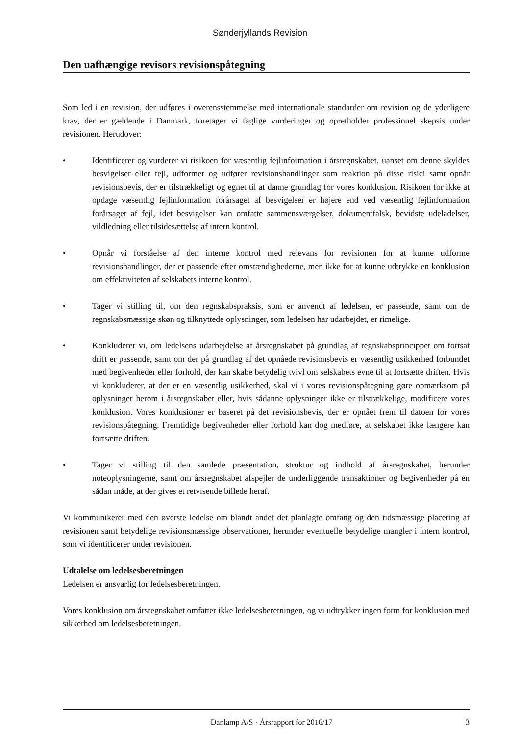Sønderjyllands Revision
Den uafhængige revisors revisionspåtegning
Som led i en revision, der udføres i overensstemmelse med internationale standarder om revision og de yderligere krav, der er gældende i Danmark, foretager vi faglige vurderinger og opretholder professionel skepsis under revisionen. Herudover:
• Identificerer og vurderer vi risikoen for væsentlig fejlinformation i årsregnskabet, uanset om denne skyldes besvigelser eller fejl, udformer og udfører revisionshandlinger som reaktion på disse risici samt opnår revisionsbevis, der er tilstrækkeligt og egnet til at danne grundlag for vores konklusion. Risikoen for ikke at opdage væsentlig fejlinformation forårsaget af besvigelser er højere end ved væsentlig fejlinformation forårsaget af fejl, idet besvigelser kan omfatte sammensværgelser, dokumentfalsk, bevidste udeladelser, vildledning eller tilsidesættelse af intern kontrol.
• Opnår vi forståelse af den interne kontrol med relevans for revisionen for at kunne udforme revisionshandlinger, der er passende efter omstændighederne, men ikke for at kunne udtrykke en konklusion om effektiviteten af selskabets interne kontrol.
• Tager vi stilling til, om den regnskabspraksis, som er anvendt af ledelsen, er passende, samt om de regnskabsmæssige skøn og tilknyttede oplysninger, som ledelsen har udarbejdet, er rimelige.
• Konkluderer vi, om ledelsens udarbejdelse af årsregnskabet på grundlag af regnskabsprincippet om fortsat drift er passende, samt om der på grundlag af det opnåede revisionsbevis er væsentlig usikkerhed forbundet med begivenheder eller forhold, der kan skabe betydelig tvivl om selskabets evne til at fortsætte driften. Hvis vi konkluderer, at der er en væsentlig usikkerhed, skal vi i vores revisionspåtegning gøre opmærksom på oplysninger herom i årsregnskabet eller, hvis sådanne oplysninger ikke er tilstrækkelige, modificere vores konklusion. Vores konklusioner er baseret på det revisionsbevis, der er opnået frem til datoen for vores revisionspåtegning. Fremtidige begivenheder eller forhold kan dog medføre, at selskabet ikke længere kan fortsætte driften.
• Tager vi stilling til den samlede præsentation, struktur og indhold af årsregnskabet, herunder noteoplysningerne, samt om årsregnskabet afspejler de underliggende transaktioner og begivenheder på en sådan måde, at der gives et retvisende billede heraf.
Vi kommunikerer med den øverste ledelse om blandt andet det planlagte omfang og den tidsmæssige placering af revisionen samt betydelige revisionsmæssige observationer, herunder eventuelle betydelige mangler i intern kontrol, som vi identificerer under revisionen.
Udtalelse om ledelsesberetningen
Ledelsen er ansvarlig for ledelsesberetningen.
Vores konklusion om årsregnskabet omfatter ikke ledelsesberetningen, og vi udtrykker ingen form for konklusion med sikkerhed om ledelsesberetningen.
Danlamp A/S · Årsrapport for 2016/17 3